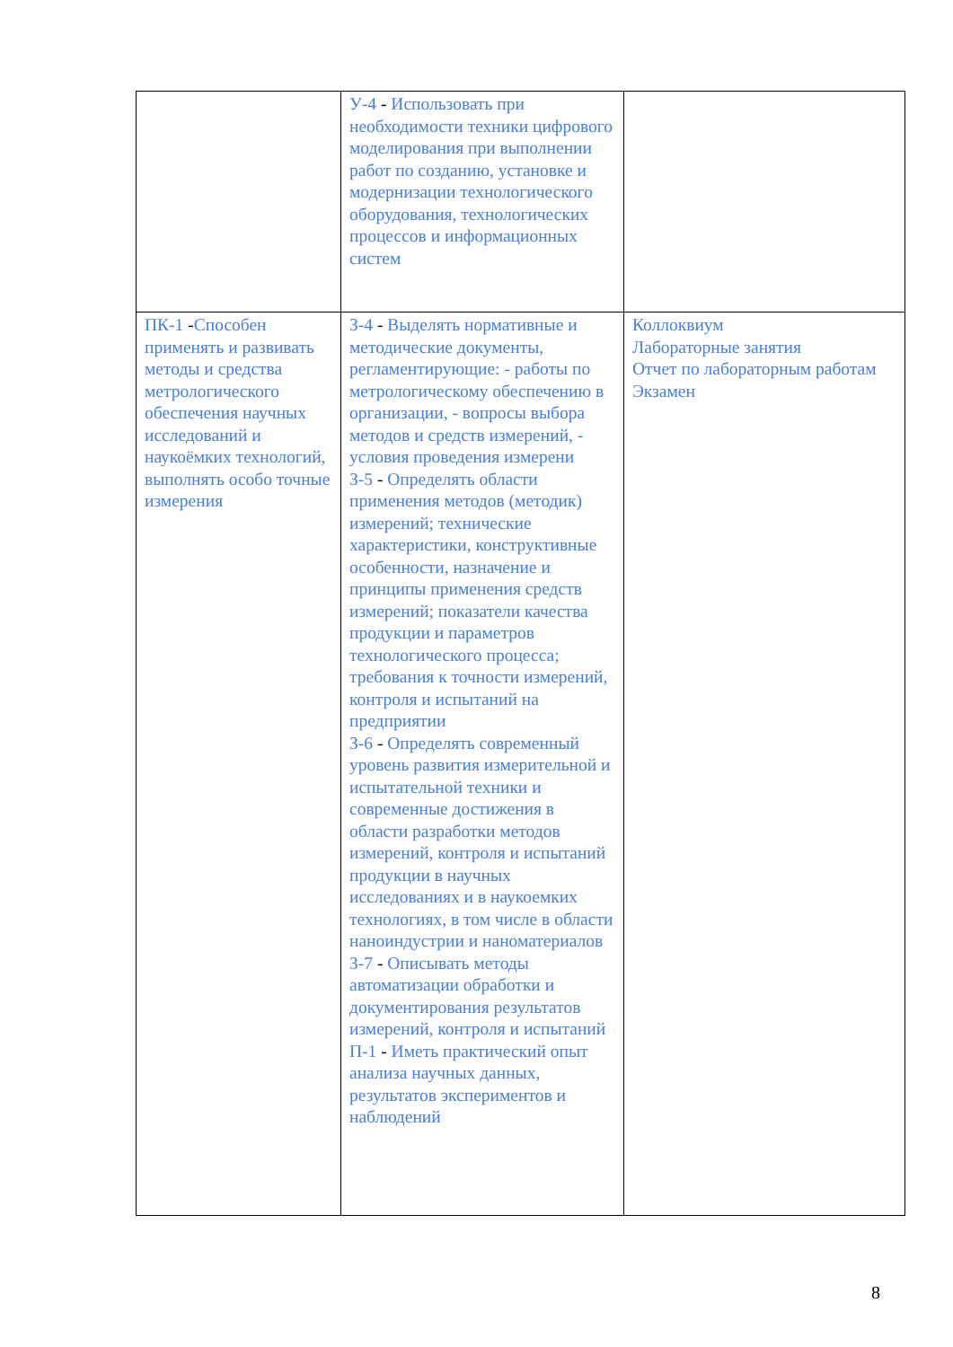| | У-4 - Использовать при необходимости техники цифрового моделирования при выполнении работ по созданию, установке и модернизации технологического оборудования, технологических процессов и информационных систем | |
| ПК-1 - Способен применять и развивать методы и средства метрологического обеспечения научных исследований и наукоёмких технологий, выполнять особо точные измерения | З-4 - Выделять нормативные и методические документы, регламентирующие: - работы по метрологическому обеспечению в организации, - вопросы выбора методов и средств измерений, - условия проведения измерени З-5 - Определять области применения методов (методик) измерений; технические характеристики, конструктивные особенности, назначение и принципы применения средств измерений; показатели качества продукции и параметров технологического процесса; требования к точности измерений, контроля и испытаний на предприятии З-6 - Определять современный уровень развития измерительной и испытательной техники и современные достижения в области разработки методов измерений, контроля и испытаний продукции в научных исследованиях и в наукоемких технологиях, в том числе в области наноиндустрии и наноматериалов З-7 - Описывать методы автоматизации обработки и документирования результатов измерений, контроля и испытаний П-1 - Иметь практический опыт анализа научных данных, результатов экспериментов и наблюдений | Коллоквиум Лабораторные занятия Отчет по лабораторным работам Экзамен |
8